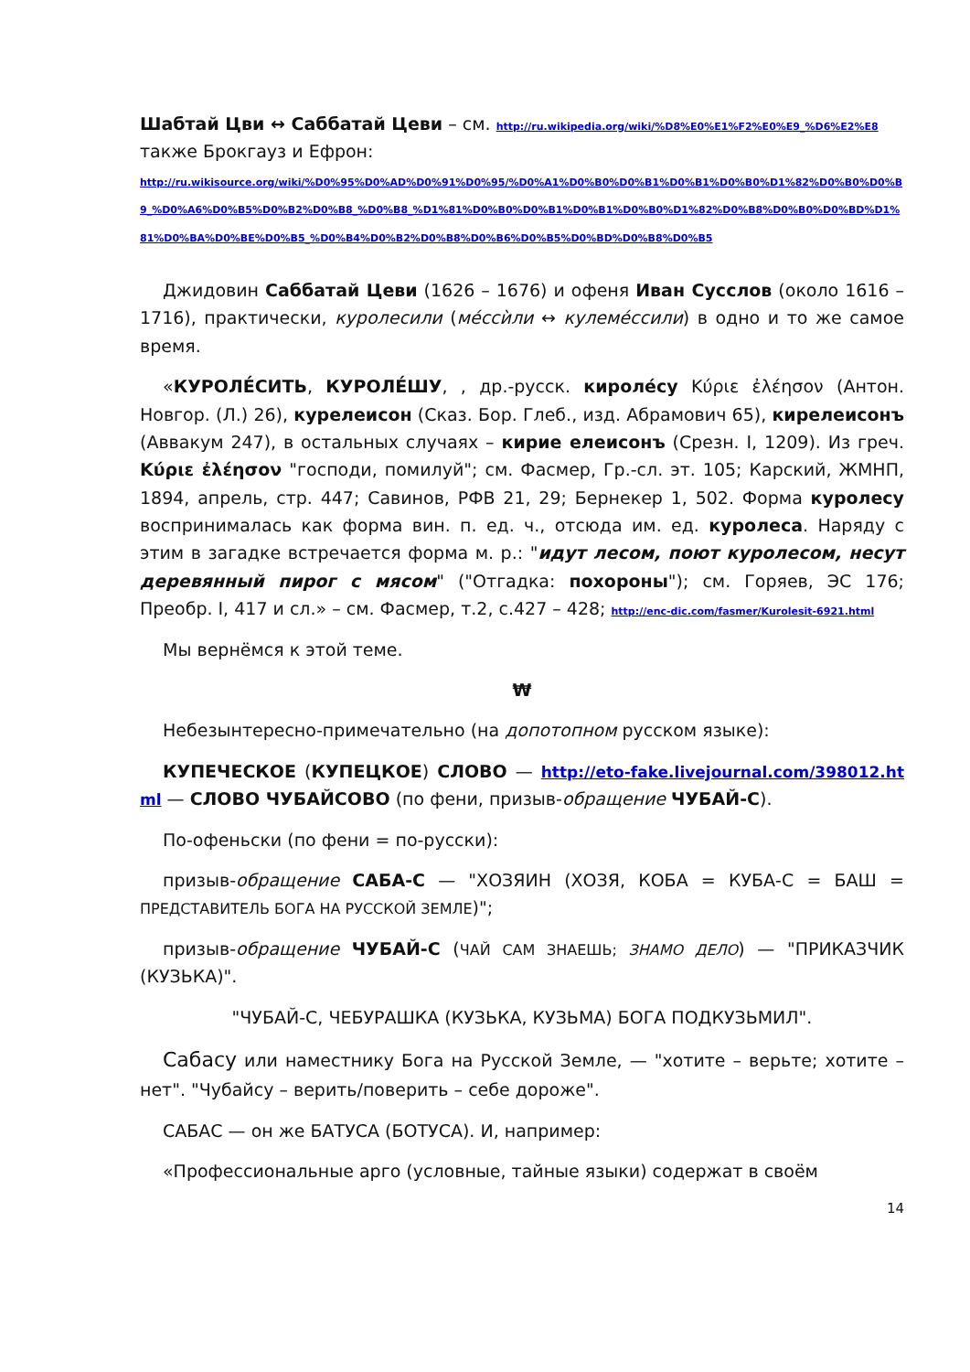Шабтай Цви ↔ Саббатай Цеви – см. http://ru.wikipedia.org/wiki/%D8%E0%E1%F2%E0%E9_%D6%E2%E8
также Брокгауз и Ефрон:
http://ru.wikisource.org/wiki/%D0%95%D0%AD%D0%91%D0%95/%D0%A1%D0%B0%D0%B1%D0%B1%D0%B0%D1%82%D0%B0%D0%B9_%D0%A6%D0%B5%D0%B2%D0%B8_%D0%B8_%D1%81%D0%B0%D0%B1%D0%B1%D0%B0%D1%82%D0%B8%D0%B0%D0%BD%D1%81%D0%BA%D0%BE%D0%B5_%D0%B4%D0%B2%D0%B8%D0%B6%D0%B5%D0%BD%D0%B8%D0%B5
Джидовин Саббатай Цеви (1626 – 1676) и офеня Иван Сусслов (около 1616 – 1716), практически, куролесили (мéссѝли ↔ кулемéссили) в одно и то же самое время.
«КУРОЛЕ́СИТЬ, КУРОЛЕ́ШУ, , др.-русск. кироле́су Κύριε ἐλέησον (Антон. Новгор. (Л.) 26), курелеисон (Сказ. Бор. Глеб., изд. Абрамович 65), кирелеисонъ (Аввакум 247), в остальных случаях – кирие елеисонъ (Срезн. I, 1209). Из греч. Κύριε ἐλέησον "господи, помилуй"; см. Фасмер, Гр.-сл. эт. 105; Карский, ЖМНП, 1894, апрель, стр. 447; Савинов, РФВ 21, 29; Бернекер 1, 502. Форма куролесу воспринималась как форма вин. п. ед. ч., отсюда им. ед. куролеса. Наряду с этим в загадке встречается форма м. р.: "идут лесом, поют куролесом, несут деревянный пирог с мясом" ("Отгадка: похороны"); см. Горяев, ЭС 176; Преобр. I, 417 и сл.» – см. Фасмер, т.2, с.427 – 428; http://enc-dic.com/fasmer/Kurolesit-6921.html
Мы вернёмся к этой теме.
₩
Небезынтересно-примечательно (на допотопном русском языке):
КУПЕЧЕСКОЕ (КУПЕЦКОЕ) СЛОВО — http://eto-fake.livejournal.com/398012.html — СЛОВО ЧУБАЙСОВО (по фени, призыв-обращение ЧУБАЙ-С).
По-офеньски (по фени = по-русски):
призыв-обращение САБА-С — "ХОЗЯИН (ХОЗЯ, КОБА = КУБА-С = БАШ = ПРЕДСТАВИТЕЛЬ БОГА НА РУССКОЙ ЗЕМЛЕ)";
призыв-обращение ЧУБАЙ-С (ЧАЙ САМ ЗНАЕШЬ; ЗНАМО ДЕЛО) — "ПРИКАЗЧИК (КУЗЬКА)".
"ЧУБАЙ-С, ЧЕБУРАШКА (КУЗЬКА, КУЗЬМА) БОГА ПОДКУЗЬМИЛ".
Сабасу или наместнику Бога на Русской Земле, — "хотите – верьте; хотите – нет". "Чубайсу – верить/поверить – себе дороже".
САБАС — он же БАТУСА (БОТУСА). И, например:
«Профессиональные арго (условные, тайные языки) содержат в своём
14